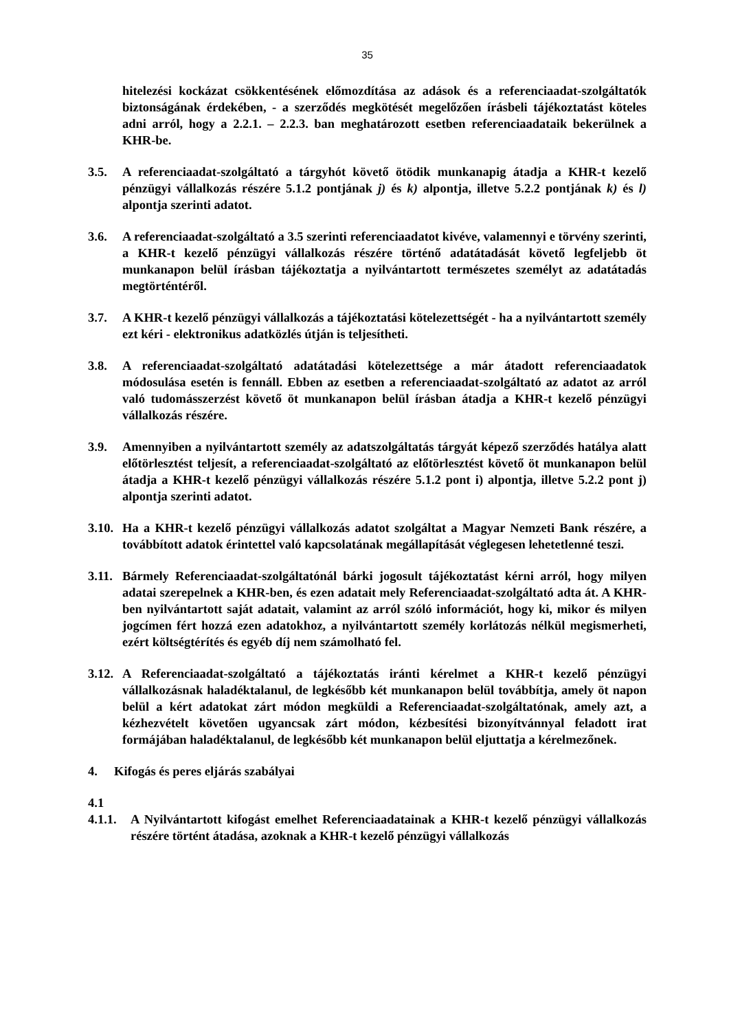35
hitelezési kockázat csökkentésének előmozdítása az adások és a referenciaadat-szolgáltatók biztonságának érdekében, - a szerződés megkötését megelőzően írásbeli tájékoztatást köteles adni arról, hogy a 2.2.1. – 2.2.3. ban meghatározott esetben referenciaadataik bekerülnek a KHR-be.
3.5. A referenciaadat-szolgáltató a tárgyhót követő ötödik munkanapig átadja a KHR-t kezelő pénzügyi vállalkozás részére 5.1.2 pontjának j) és k) alpontja, illetve 5.2.2 pontjának k) és l) alpontja szerinti adatot.
3.6. A referenciaadat-szolgáltató a 3.5 szerinti referenciaadatot kivéve, valamennyi e törvény szerinti, a KHR-t kezelő pénzügyi vállalkozás részére történő adatátadását követő legfeljebb öt munkanapon belül írásban tájékoztatja a nyilvántartott természetes személyt az adatátadás megtörténtéről.
3.7. A KHR-t kezelő pénzügyi vállalkozás a tájékoztatási kötelezettségét - ha a nyilvántartott személy ezt kéri - elektronikus adatközlés útján is teljesítheti.
3.8. A referenciaadat-szolgáltató adatátadási kötelezettsége a már átadott referenciaadatok módosulása esetén is fennáll. Ebben az esetben a referenciaadat-szolgáltató az adatot az arról való tudomásszerzést követő öt munkanapon belül írásban átadja a KHR-t kezelő pénzügyi vállalkozás részére.
3.9. Amennyiben a nyilvántartott személy az adatszolgáltatás tárgyát képező szerződés hatálya alatt előtörlesztést teljesít, a referenciaadat-szolgáltató az előtörlesztést követő öt munkanapon belül átadja a KHR-t kezelő pénzügyi vállalkozás részére 5.1.2 pont i) alpontja, illetve 5.2.2 pont j) alpontja szerinti adatot.
3.10.
Ha a KHR-t kezelő pénzügyi vállalkozás adatot szolgáltat a Magyar Nemzeti Bank részére, a továbbított adatok érintettel való kapcsolatának megállapítását véglegesen lehetetlenné teszi.
3.11.
Bármely Referenciaadat-szolgáltatónál bárki jogosult tájékoztatást kérni arról, hogy milyen adatai szerepelnek a KHR-ben, és ezen adatait mely Referenciaadat-szolgáltató adta át. A KHR-ben nyilvántartott saját adatait, valamint az arról szóló információt, hogy ki, mikor és milyen jogcímen fért hozzá ezen adatokhoz, a nyilvántartott személy korlátozás nélkül megismerheti, ezért költségtérítés és egyéb díj nem számolható fel.
3.12.
A Referenciaadat-szolgáltató a tájékoztatás iránti kérelmet a KHR-t kezelő pénzügyi vállalkozásnak haladéktalanul, de legkésőbb két munkanapon belül továbbítja, amely öt napon belül a kért adatokat zárt módon megküldi a Referenciaadat-szolgáltatónak, amely azt, a kézhezvételt követően ugyancsak zárt módon, kézbesítési bizonyítvánnyal feladott irat formájában haladéktalanul, de legkésőbb két munkanapon belül eljuttatja a kérelmezőnek.
4. Kifogás és peres eljárás szabályai
4.1
4.1.1.
A Nyilvántartott kifogást emelhet Referenciaadatainak a KHR-t kezelő pénzügyi vállalkozás részére történt átadása, azoknak a KHR-t kezelő pénzügyi vállalkozás